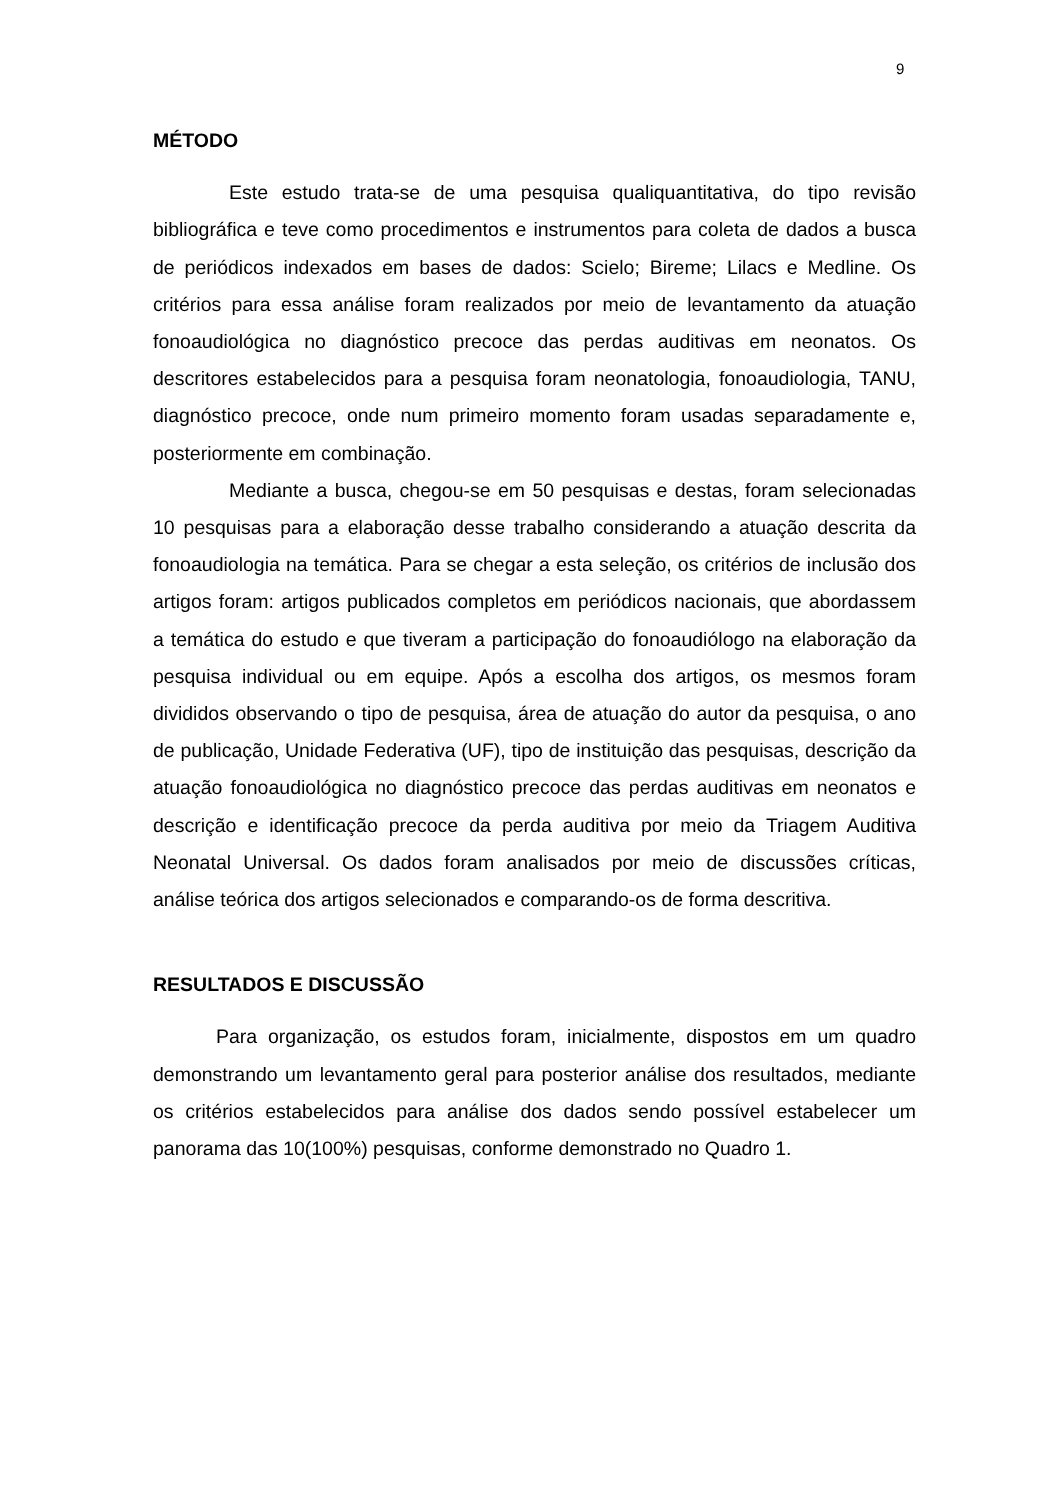9
MÉTODO
Este estudo trata-se de uma pesquisa qualiquantitativa, do tipo revisão bibliográfica e teve como procedimentos e instrumentos para coleta de dados a busca de periódicos indexados em bases de dados: Scielo; Bireme; Lilacs e Medline. Os critérios para essa análise foram realizados por meio de levantamento da atuação fonoaudiológica no diagnóstico precoce das perdas auditivas em neonatos. Os descritores estabelecidos para a pesquisa foram neonatologia, fonoaudiologia, TANU, diagnóstico precoce, onde num primeiro momento foram usadas separadamente e, posteriormente em combinação.
Mediante a busca, chegou-se em 50 pesquisas e destas, foram selecionadas 10 pesquisas para a elaboração desse trabalho considerando a atuação descrita da fonoaudiologia na temática. Para se chegar a esta seleção, os critérios de inclusão dos artigos foram: artigos publicados completos em periódicos nacionais, que abordassem a temática do estudo e que tiveram a participação do fonoaudiólogo na elaboração da pesquisa individual ou em equipe. Após a escolha dos artigos, os mesmos foram divididos observando o tipo de pesquisa, área de atuação do autor da pesquisa, o ano de publicação, Unidade Federativa (UF), tipo de instituição das pesquisas, descrição da atuação fonoaudiológica no diagnóstico precoce das perdas auditivas em neonatos e descrição e identificação precoce da perda auditiva por meio da Triagem Auditiva Neonatal Universal. Os dados foram analisados por meio de discussões críticas, análise teórica dos artigos selecionados e comparando-os de forma descritiva.
RESULTADOS E DISCUSSÃO
Para organização, os estudos foram, inicialmente, dispostos em um quadro demonstrando um levantamento geral para posterior análise dos resultados, mediante os critérios estabelecidos para análise dos dados sendo possível estabelecer um panorama das 10(100%) pesquisas, conforme demonstrado no Quadro 1.